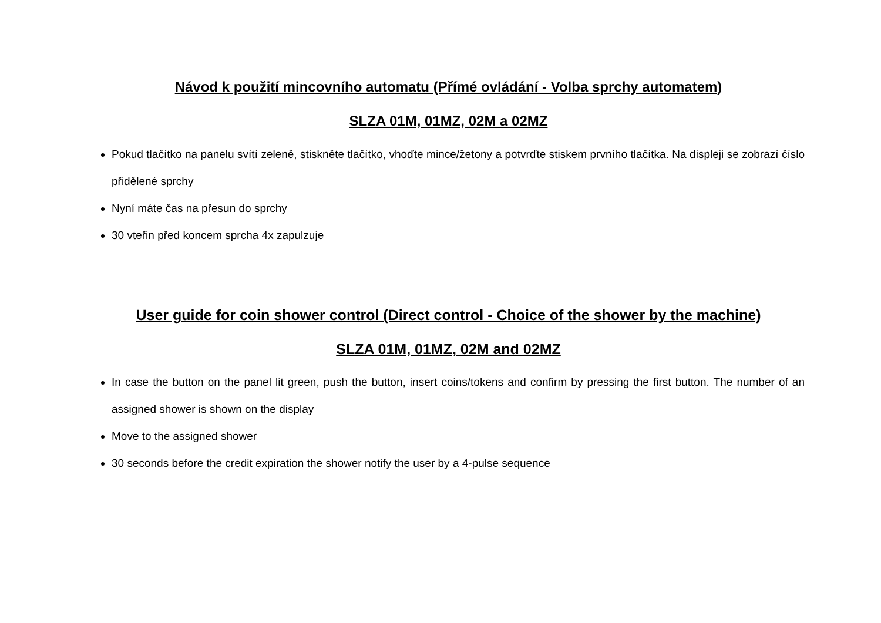Návod k použití mincovního automatu (Přímé ovládání - Volba sprchy automatem)
SLZA 01M, 01MZ, 02M a 02MZ
Pokud tlačítko na panelu svítí zeleně, stiskněte tlačítko, vhoďte mince/žetony a potvrďte stiskem prvního tlačítka. Na displeji se zobrazí číslo přidělené sprchy
Nyní máte čas na přesun do sprchy
30 vteřin před koncem sprcha 4x zapulzuje
User guide for coin shower control (Direct control - Choice of the shower by the machine)
SLZA 01M, 01MZ, 02M and 02MZ
In case the button on the panel lit green, push the button, insert coins/tokens and confirm by pressing the first button. The number of an assigned shower is shown on the display
Move to the assigned shower
30 seconds before the credit expiration the shower notify the user by a 4-pulse sequence